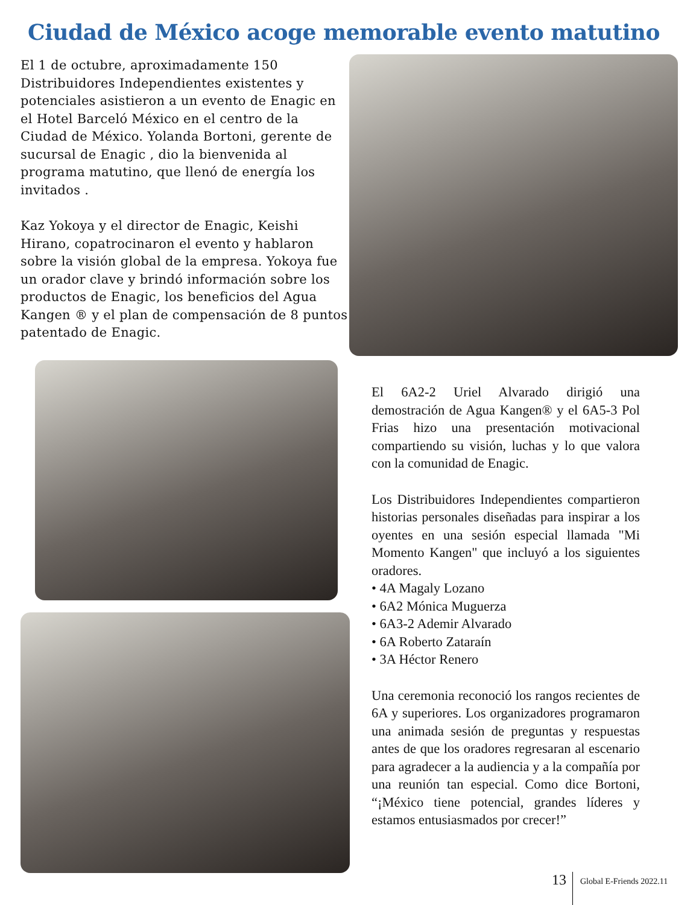Ciudad de México acoge memorable evento matutino
El 1 de octubre, aproximadamente 150 Distribuidores Independientes existentes y potenciales asistieron a un evento de Enagic en el Hotel Barceló México en el centro de la Ciudad de México. Yolanda Bortoni, gerente de sucursal de Enagic , dio la bienvenida al programa matutino, que llenó de energía los invitados .
Kaz Yokoya y el director de Enagic, Keishi Hirano, copatrocinaron el evento y hablaron sobre la visión global de la empresa. Yokoya fue un orador clave y brindó información sobre los productos de Enagic, los beneficios del Agua Kangen ® y el plan de compensación de 8 puntos patentado de Enagic.
El 6A2-2 Uriel Alvarado dirigió una demostración de Agua Kangen® y el 6A5-3 Pol Frias hizo una presentación motivacional compartiendo su visión, luchas y lo que valora con la comunidad de Enagic.
Los Distribuidores Independientes compartieron historias personales diseñadas para inspirar a los oyentes en una sesión especial llamada "Mi Momento Kangen" que incluyó a los siguientes oradores.
• 4A Magaly Lozano
• 6A2 Mónica Muguerza
• 6A3-2 Ademir Alvarado
• 6A Roberto Zataraín
• 3A Héctor Renero
Una ceremonia reconoció los rangos recientes de 6A y superiores. Los organizadores programaron una animada sesión de preguntas y respuestas antes de que los oradores regresaran al escenario para agradecer a la audiencia y a la compañía por una reunión tan especial. Como dice Bortoni, “¡México tiene potencial, grandes líderes y estamos entusiasmados por crecer!”
13 Global E-Friends 2022.11